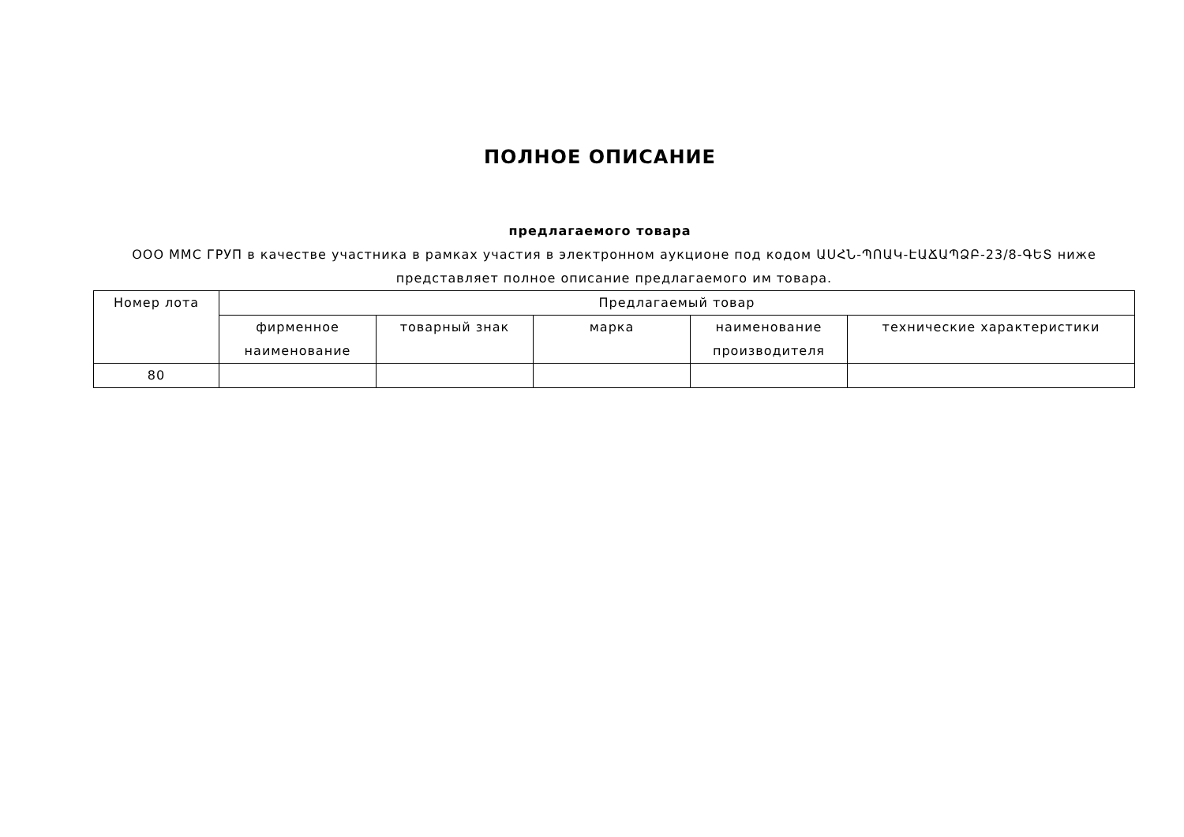ПОЛНОЕ ОПИСАНИЕ
предлагаемого товара
ООО ММС ГРУП в качестве участника в рамках участия в электронном аукционе под кодом ԱՍՀՆ-ՊՈԱԿ-ԷԱՃԱՊՁԲ-23/8-ԳԵՏ ниже представляет полное описание предлагаемого им товара.
| Номер лота | Предлагаемый товар | | | | |
| --- | --- | --- | --- | --- | --- |
| | фирменное наименование | товарный знак | марка | наименование производителя | технические характеристики |
| 80 | | | | | |